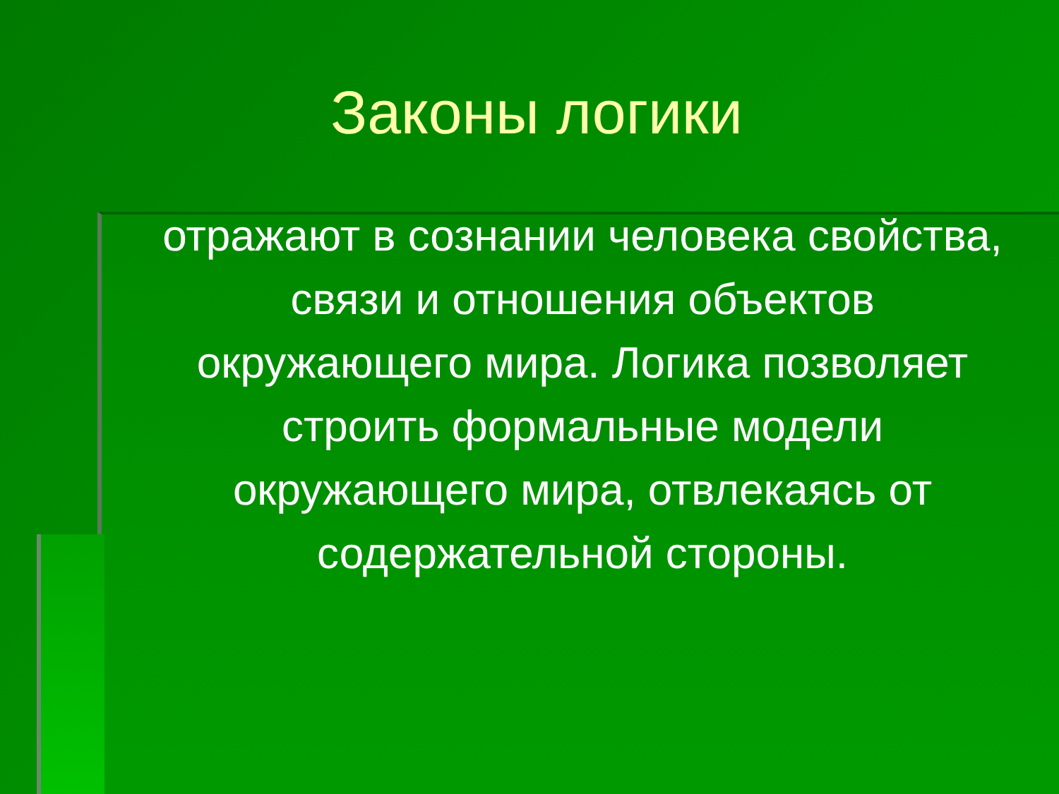Законы логики
отражают в сознании человека свойства, связи и отношения объектов окружающего мира. Логика позволяет строить формальные модели окружающего мира, отвлекаясь от содержательной стороны.